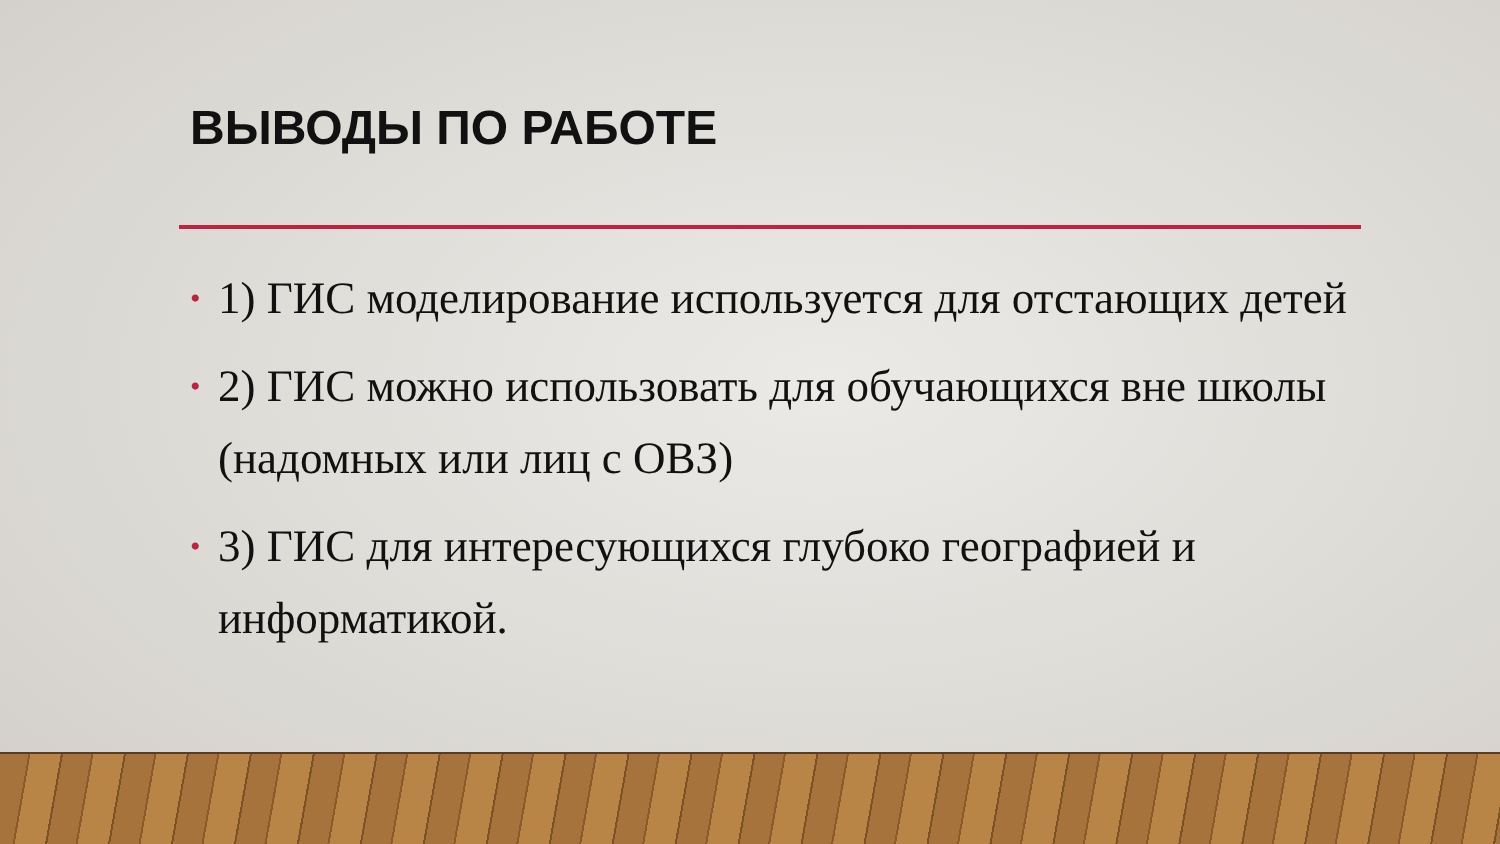ВЫВОДЫ ПО РАБОТЕ
• 1) ГИС моделирование используется для отстающих детей
• 2) ГИС можно использовать для обучающихся вне школы (надомных или лиц с ОВЗ)
• 3) ГИС для интересующихся глубоко географией и информатикой.